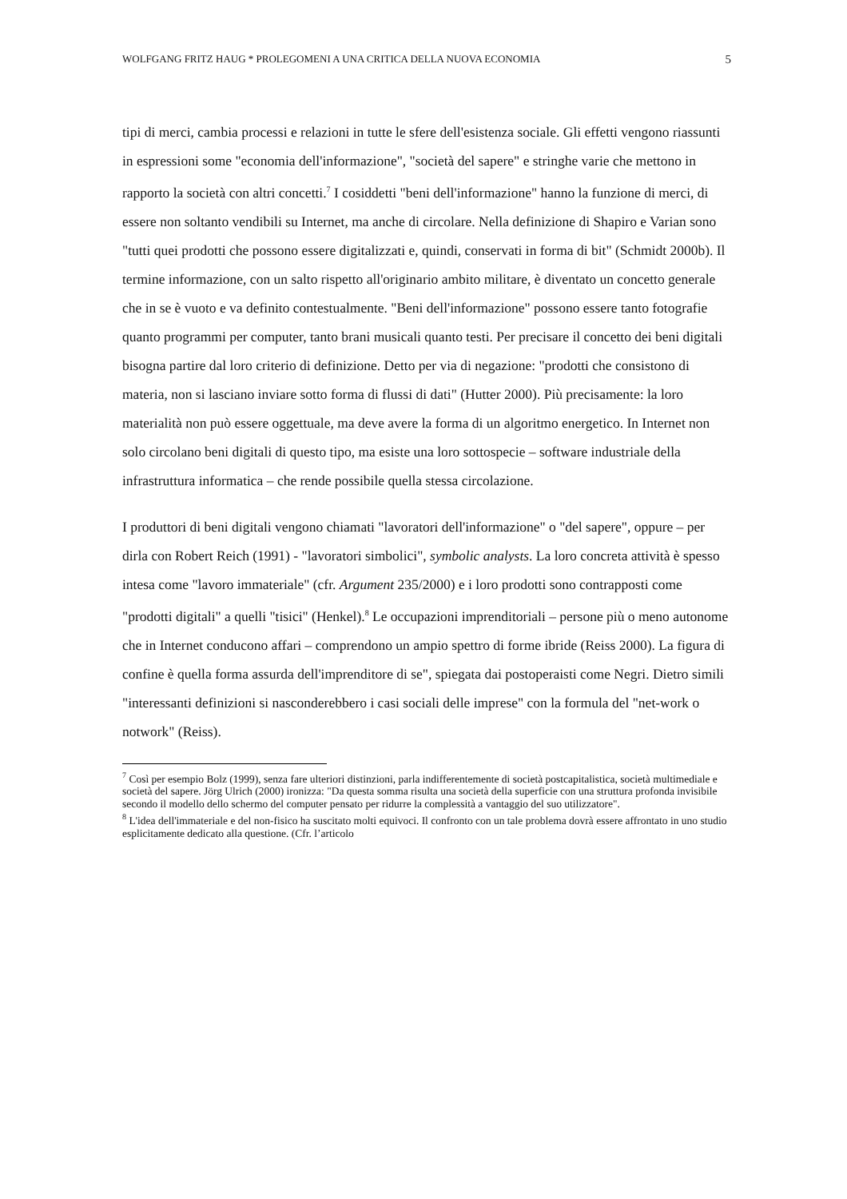WOLFGANG FRITZ HAUG * PROLEGOMENI A UNA CRITICA DELLA NUOVA ECONOMIA 5
tipi di merci, cambia processi e relazioni in tutte le sfere dell'esistenza sociale. Gli effetti vengono riassunti in espressioni some "economia dell'informazione", "società del sapere" e stringhe varie che mettono in rapporto la società con altri concetti.<sup>7</sup> I cosiddetti "beni dell'informazione" hanno la funzione di merci, di essere non soltanto vendibili su Internet, ma anche di circolare. Nella definizione di Shapiro e Varian sono "tutti quei prodotti che possono essere digitalizzati e, quindi, conservati in forma di bit" (Schmidt 2000b). Il termine informazione, con un salto rispetto all'originario ambito militare, è diventato un concetto generale che in se è vuoto e va definito contestualmente. "Beni dell'informazione" possono essere tanto fotografie quanto programmi per computer, tanto brani musicali quanto testi. Per precisare il concetto dei beni digitali bisogna partire dal loro criterio di definizione. Detto per via di negazione: "prodotti che consistono di materia, non si lasciano inviare sotto forma di flussi di dati" (Hutter 2000). Più precisamente: la loro materialità non può essere oggettuale, ma deve avere la forma di un algoritmo energetico. In Internet non solo circolano beni digitali di questo tipo, ma esiste una loro sottospecie – software industriale della infrastruttura informatica – che rende possibile quella stessa circolazione.
I produttori di beni digitali vengono chiamati "lavoratori dell'informazione" o "del sapere", oppure – per dirla con Robert Reich (1991) - "lavoratori simbolici", symbolic analysts. La loro concreta attività è spesso intesa come "lavoro immateriale" (cfr. Argument 235/2000) e i loro prodotti sono contrapposti come "prodotti digitali" a quelli "tisici" (Henkel).<sup>8</sup> Le occupazioni imprenditoriali – persone più o meno autonome che in Internet conducono affari – comprendono un ampio spettro di forme ibride (Reiss 2000). La figura di confine è quella forma assurda dell'imprenditore di se", spiegata dai postoperaisti come Negri. Dietro simili "interessanti definizioni si nasconderebbero i casi sociali delle imprese" con la formula del "net-work o notwork" (Reiss).
<sup>7</sup> Così per esempio Bolz (1999), senza fare ulteriori distinzioni, parla indifferentemente di società postcapitalistica, società multimediale e società del sapere. Jörg Ulrich (2000) ironizza: "Da questa somma risulta una società della superficie con una struttura profonda invisibile secondo il modello dello schermo del computer pensato per ridurre la complessità a vantaggio del suo utilizzatore".
<sup>8</sup> L'idea dell'immateriale e del non-fisico ha suscitato molti equivoci. Il confronto con un tale problema dovrà essere affrontato in uno studio esplicitamente dedicato alla questione. (Cfr. l’articolo